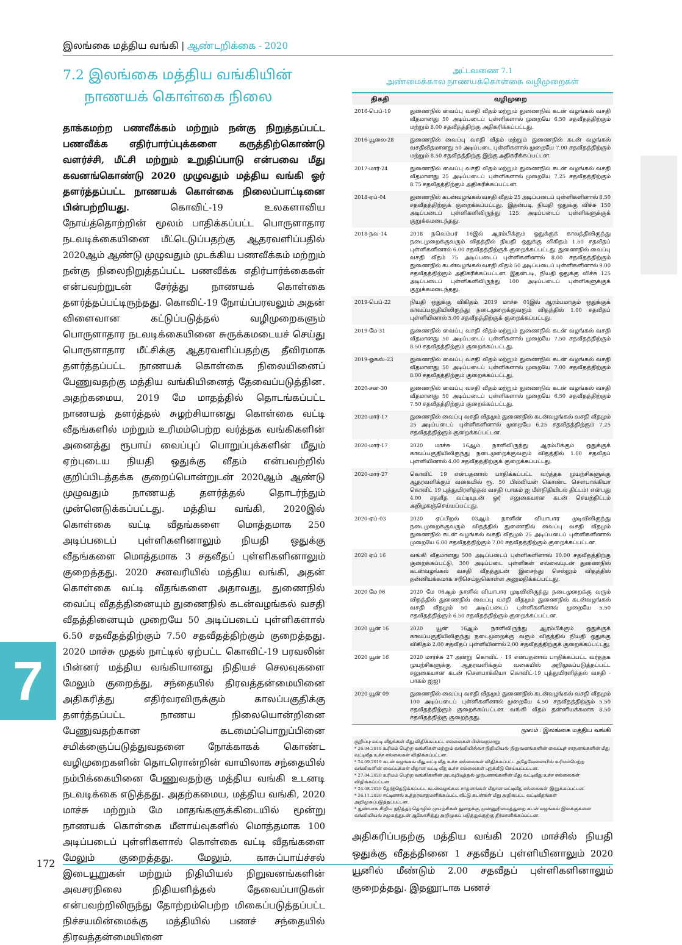இலங்கை மத்திய வங்கி | ஆண்டறிக்கை - 2020
7
7.2 இலங்கை மத்திய வங்கியின்
நாணயக் கொள்கை நிலை
தாக்கமற்ற பணவீக்கம் மற்றும் நன்கு நிறுத்தப்பட்ட பணவீக்க எதிர்பார்ப்புக்களை கருத்திற்கொண்டு வளர்ச்சி, மீட்சி மற்றும் உறுதிப்பாடு என்பவை மீது கவனங்கொண்டு 2020 முழுவதும் மத்திய வங்கி ஓர் தளர்த்தப்பட்ட நாணயக் கொள்கை நிலைப்பாட்டினை பின்பற்றியது. கொவிட்-19 உலகளாவிய நோய்த்தொற்றின் மூலம் பாதிக்கப்பட்ட பொருளாதார நடவடிக்கையினை மீட்டெடுப்பதற்கு ஆதரவளிப்பதில் 2020ஆம் ஆண்டு முழுவதும் முடக்கிய பணவீக்கம் மற்றும் நன்கு நிலைநிறுத்தப்பட்ட பணவீக்க எதிர்பார்க்கைகள் என்பவற்றுடன் சேர்த்து நாணயக் கொள்கை தளர்த்தப்பட்டிருந்தது. கொவிட்-19 நோய்ப்பரவலும் அதன் விளைவான கட்டுப்படுத்தல் வழிமுறைகளும் பொருளாதார நடவடிக்கையினை சுருக்கமடையச் செய்து பொருளாதார மீட்சிக்கு ஆதரவளிப்பதற்கு தீவிரமாக தளர்த்தப்பட்ட நாணயக் கொள்கை நிலையினைப் பேணுவதற்கு மத்திய வங்கியினைத் தேவைப்படுத்தின. அதற்கமைய, 2019 மே மாதத்தில் தொடங்கப்பட்ட நாணயத் தளர்த்தல் சுழற்சியானது கொள்கை வட்டி வீதங்களில் மற்றும் உரிமம்பெற்ற வர்த்தக வங்கிகளின் அனைத்து ரூபாய் வைப்புப் பொறுப்புக்களின் மீதும் ஏற்புடைய நியதி ஒதுக்கு வீதம் என்பவற்றில் குறிப்பிடத்தக்க குறைப்பொன்றுடன் 2020ஆம் ஆண்டு முழுவதும் நாணயத் தளர்த்தல் தொடர்ந்தும் முன்னெடுக்கப்பட்டது. மத்திய வங்கி, 2020இல் கொள்கை வட்டி வீதங்களை மொத்தமாக 250 அடிப்படைப் புள்ளிகளினாலும் நியதி ஒதுக்கு வீதங்களை மொத்தமாக 3 சதவீதப் புள்ளிகளினாலும் குறைத்தது. 2020 சனவரியில் மத்திய வங்கி, அதன் கொள்கை வட்டி வீதங்களை அதாவது, துணைநில் வைப்பு வீதத்தினையும் துணைநில் கடன்வழங்கல் வசதி வீதத்தினையும் முறையே 50 அடிப்படைப் புள்ளிகளால் 6.50 சதவீதத்திற்கும் 7.50 சதவீதத்திற்கும் குறைத்தது. 2020 மாச்சு முதல் நாட்டில் ஏற்பட்ட கொவிட்-19 பரவலின் பின்னர் மத்திய வங்கியானது நிதியச் செலவுகளை மேலும் குறைத்து, சந்தையில் திரவத்தன்மையினை அதிகரித்து எதிர்வரவிருக்கும் காலப்பகுதிக்கு தளர்த்தப்பட்ட நாணய நிலையொன்றினை பேணுவதற்கான கடமைப்பொறுப்பினை சமிக்ஞைப்படுத்துவதனை நோக்காகக் கொண்ட வழிமுறைகளின் தொடரொன்றின் வாயிலாக சந்தையில் நம்பிக்கையினை பேணுவதற்கு மத்திய வங்கி உடனடி நடவடிக்கை எடுத்தது. அதற்கமைய, மத்திய வங்கி, 2020 மாச்சு மற்றும் மே மாதங்களுக்கிடையில் மூன்று நாணயக் கொள்கை மீளாய்வுகளில் மொத்தமாக 100 அடிப்படைப் புள்ளிகளால் கொள்கை வட்டி வீதங்களை மேலும் குறைத்தது. மேலும், காசுப்பாய்ச்சல் இடையூறுகள் மற்றும் நிதியியல் நிறுவனங்களின் அவசரநிலை நிதியளித்தல் தேவைப்பாடுகள் என்பவற்றிலிருந்து தோற்றம்பெற்ற மிகைப்படுத்தப்பட்ட நிச்சயமின்மைக்கு மத்தியில் பணச் சந்தையில் திரவத்தன்மையினை
அட்டவணை 7.1
அண்மைக்கால நாணயக்கொள்கை வழிமுறைகள்
| திகதி | வழிமுறை |
| --- | --- |
| 2016-பெப்-19 | துணைநில் வைப்பு வசதி வீதம் மற்றும் துணைநில் கடன் வழங்கல் வசதி வீதமானது 50 அடிப்படைப் புள்ளிகளால் முறையே 6.50 சதவீதத்திற்கும் மற்றும் 8.00 சதவீதத்திற்கு அதிகரிக்கப்பட்டது. |
| 2016-யூலை-28 | துணைநில் வைப்பு வசதி வீதம் மற்றும் துணைநில் கடன் வழங்கல் வசதிவீதமானது 50 அடிப்படை புள்ளிகளால் முறையே 7.00 சதவீதத்திற்கும் மற்றும் 8.50 சதவீதத்திற்கு இற்கு அதிகரிக்கப்பட்டன. |
| 2017-மார்-24 | துணைநில் வைப்பு வசதி வீதம் மற்றும் துணைநில் கடன் வழங்கல் வசதி வீதமானது 25 அடிப்படைப் புள்ளிகளால் முறையே 7.25 சதவீதத்திற்கும் 8.75 சதவீதத்திற்கும் அதிகரிக்கப்பட்டன. |
| 2018-ஏப்-04 | துணைநில் கடன்வழங்கல் வசதி வீதம் 25 அடிப்படைப் புள்ளிகளினால் 8.50 சதவீதத்திற்குக் குறைக்கப்பட்டது. இதன்படி, நியதி ஒதுக்கு விச்சு 150 அடிப்படைப் புள்ளிகளிலிருந்து 125 அடிப்படைப் புள்ளிகளுக்குக் குறுக்கமடைந்தது. |
| 2018-நவ-14 | 2018 நவெம்பர் 16இல் ஆரம்பிக்கும் ஒதுக்குக் காலத்திலிருந்து நடைமுறைக்குவரும் விதத்தில் நியதி ஒதுக்கு விகிதம் 1.50 சதவீதப் புள்ளிகளினால் 6.00 சதவீதத்திற்குக் குறைக்கப்பட்டது. துணைநில் வைப்பு வசதி வீதம் 75 அடிப்படைப் புள்ளிகளினால் 8.00 சதவீதத்திற்கும் துணைநில் கடன்வழங்கல் வசதி வீதம் 50 அடிப்படைப் புள்ளிகளினால் 9.00 சதவீதத்திற்கும் அதிகரிக்கப்பட்டன. இதன்படி, நியதி ஒதுக்கு விச்சு 125 அடிப்படைப் புள்ளிகளிலிருந்து 100 அடிப்படைப் புள்ளிகளுக்குக் குறுக்கமடைந்தது. |
| 2019-பெப்-22 | நியதி ஒதுக்கு விகிதம், 2019 மாச்சு 01இல் ஆரம்பமாகும் ஒதுக்குக் காலப்பகுதியிலிருந்து நடைமுறைக்குவரும் விதத்தில் 1.00 சதவீதப் புள்ளியினால் 5.00 சதவீதத்திற்குக் குறைக்கப்பட்டது. |
| 2019-மே-31 | துணைநில் வைப்பு வசதி வீதம் மற்றும் துணைநில் கடன் வழங்கல் வசதி வீதமானது 50 அடிப்படைப் புள்ளிகளால் முறையே 7.50 சதவீதத்திற்கும் 8.50 சதவீதத்திற்கும் குறைக்கப்பட்டது. |
| 2019-ஓகஸ்-23 | துணைநில் வைப்பு வசதி வீதம் மற்றும் துணைநில் கடன் வழங்கல் வசதி வீதமானது 50 அடிப்படைப் புள்ளிகளால் முறையே 7.00 சதவீதத்திற்கும் 8.00 சதவீதத்திற்கும் குறைக்கப்பட்டது. |
| 2020-சன-30 | துணைநில் வைப்பு வசதி வீதம் மற்றும் துணைநில் கடன் வழங்கல் வசதி வீதமானது 50 அடிப்படைப் புள்ளிகளால் முறையே 6.50 சதவீதத்திற்கும் 7.50 சதவீதத்திற்கும் குறைக்கப்பட்டது. |
| 2020-மார்-17 | துணைநில் வைப்பு வசதி வீதமும் துணைநில் கடன்வழங்கல் வசதி வீதமும் 25 அடிப்படைப் புள்ளிகளினால் முறையே 6.25 சதவீதத்திற்கும் 7.25 சதவீதத்திற்கும் குறைக்கப்பட்டன. |
| 2020-மார்-17 | 2020 மாச்சு 16ஆம் நாளிலிருந்து ஆரம்பிக்கும் ஒதுக்குக் காலப்பகுதியிலிருந்து நடைமுறைக்குவரும் விதத்தில் 1.00 சதவீதப் புள்ளியினால் 4.00 சதவீதத்திற்குக் குறைக்கப்பட்டது. |
| 2020-மார்-27 | கொவிட் 19 என்பதனால் பாதிக்கப்பட்ட வர்த்தக முயற்சிகளுக்கு ஆதரவளிக்கும் வகையில் ரூ. 50 பில்லியன் கொண்ட சௌபாக்கியா கொவிட் 19 புத்துயிரளித்தல் வசதி (பாகம் ஐ மீள்நிதியிடல் திட்டம்) என்பது 4.00 சதவீத வட்டியுடன் ஓர் சலுகையான கடன் செயற்திட்டம் அறிமுகஞ்செய்யப்பட்டது. |
| 2020-ஏப்-03 | 2020 ஏப்பிறல் 03ஆம் நாளின் வியாபார முடிவிலிருந்து நடைமுறைக்குவரும் விதத்தில் துணைநில் வைப்பு வசதி வீதமும் துணைநில் கடன் வழங்கல் வசதி வீதமும் 25 அடிப்படைப் புள்ளிகளினால் முறையே 6.00 சதவீதத்திற்கும் 7.00 சதவீதத்திற்கும் குறைக்கப்பட்டன. |
| 2020 ஏப் 16 | வங்கி வீதமானது 500 அடிப்படைப் புள்ளிகளினால் 10.00 சதவீதத்திற்கு குறைக்கப்பட்டு, 300 அடிப்படை புள்ளிகள் எல்லையுடன் துணைநில் கடன்வழங்கல் வசதி வீதத்துடன் இசைந்து செல்லும் விதத்தில் தன்னியக்கமாக சரிசெய்துகொள்ள அனுமதிக்கப்பட்டது. |
| 2020 மே 06 | 2020 மே 06ஆம் நாளில் வியாபார முடிவிலிருந்து நடைமுறைக்கு வரும் விதத்தில் துணைநில் வைப்பு வசதி வீதமும் துணைநில் கடன்வழங்கல் வசதி வீதமும் 50 அடிப்படைப் புள்ளிகளினால் முறையே 5.50 சதவீதத்திற்கும் 6.50 சதவீதத்திற்கும் குறைக்கப்பட்டன. |
| 2020 யூன் 16 | 2020 யூன் 16ஆம் நாளிலிருந்து ஆரம்பிக்கும் ஒதுக்குக் காலப்பகுதியிலிருந்து நடைமுறைக்கு வரும் விதத்தில் நியதி ஒதுக்கு விகிதம் 2.00 சதவீதப் புள்ளியினால் 2.00 சதவீதத்திற்குக் குறைக்கப்பட்டது. |
| 2020 யூன் 16 | 2020 மார்ச்சு 27 அன்று கொவிட் - 19 என்பதனால் பாதிக்கப்பட்ட வர்த்தக முயற்சிகளுக்கு ஆதரவளிக்கும் வகையில் அறிமுகப்படுத்தப்பட்ட சலுகையான கடன் (சௌபாக்கியா கொவிட்-19 புத்துயிரளித்தல் வசதி - பாகம் ஐஐ) |
| 2020 யூன் 09 | துணைநில் வைப்பு வசதி வீதமும் துணைநில் கடன்வழங்கல் வசதி வீதமும் 100 அடிப்படைப் புள்ளிகளினால் முறையே 4.50 சதவீதத்திற்கும் 5.50 சதவீதத்திற்கும் குறைக்கப்பட்டன. வங்கி வீதம் தன்னியக்கமாக 8.50 சதவீதத்திற்கு குறைந்தது. |
மூலம் : இலங்கை மத்திய வங்கி
குறிப்பு: வட்டி வீதங்கள் மீது விதிக்கப்பட்ட எல்லைகள் பின்வருமாறு
* 26.04.2019 உரிமம் பெற்ற வங்கிகள் மற்றும் வங்கியில்லா நிதியியல் நிறுவனங்களின் வைப்புச் சாதனங்களின் மீது வட்டிவீத உச்ச எல்லைகள் விதிக்கப்பட்டன.
* 24.09.2019 கடன் வழங்கல் மீது வட்டி வீத உச்ச எல்லைகள் விதிக்கப்பட்ட அதேவேளையில் உரிமம்பெற்ற வங்கிகளின் வைப்புக்கள் மீதான வட்டி வீத உச்ச எல்லைகள் புறக்கீடு செய்யப்பட்டன.
* 27.04.2020 உரிமம் பெற்ற வங்கிகளின் அடவுபிடித்தல் முற்பணங்களின் மீது வட்டிவீது உச்ச எல்லைகள் விதிக்கப்பட்டன.
* 24.08.2020 தேர்ந்தெடுக்கப்பட்ட கடன்வழங்கல சாதனங்கள் மீதான வட்டிவீத எல்லைகள் இறுக்கப்பட்டன.
* 26.11.2020 ஈட்டினால் உத்தரவாதமளிக்கப்பட்ட வீட்டு கடன்கள் மீது அதிகபட்ட வட்டிவீதங்கள் அறிமுகப்படுத்தப்பட்டன.
* நுண்பாக சிறிய நடுத்தர தொழில் முயற்சிகள் துறைக்கு முன்னுரிமைத்துறை கடன் வழங்கல் இலக்குகளை வங்கியியல் சமுகத்துடன் ஆலோசித்து அறிமுகப் படுத்துவதற்கு தீர்மானிக்கப்பட்டன.
அதிகரிப்பதற்கு மத்திய வங்கி 2020 மாச்சில் நியதி ஒதுக்கு வீதத்தினை 1 சதவீதப் புள்ளியினாலும் 2020 யூனில் மீண்டும் 2.00 சதவீதப் புள்ளிகளினாலும் குறைத்தது. இதனூடாக பணச்
172